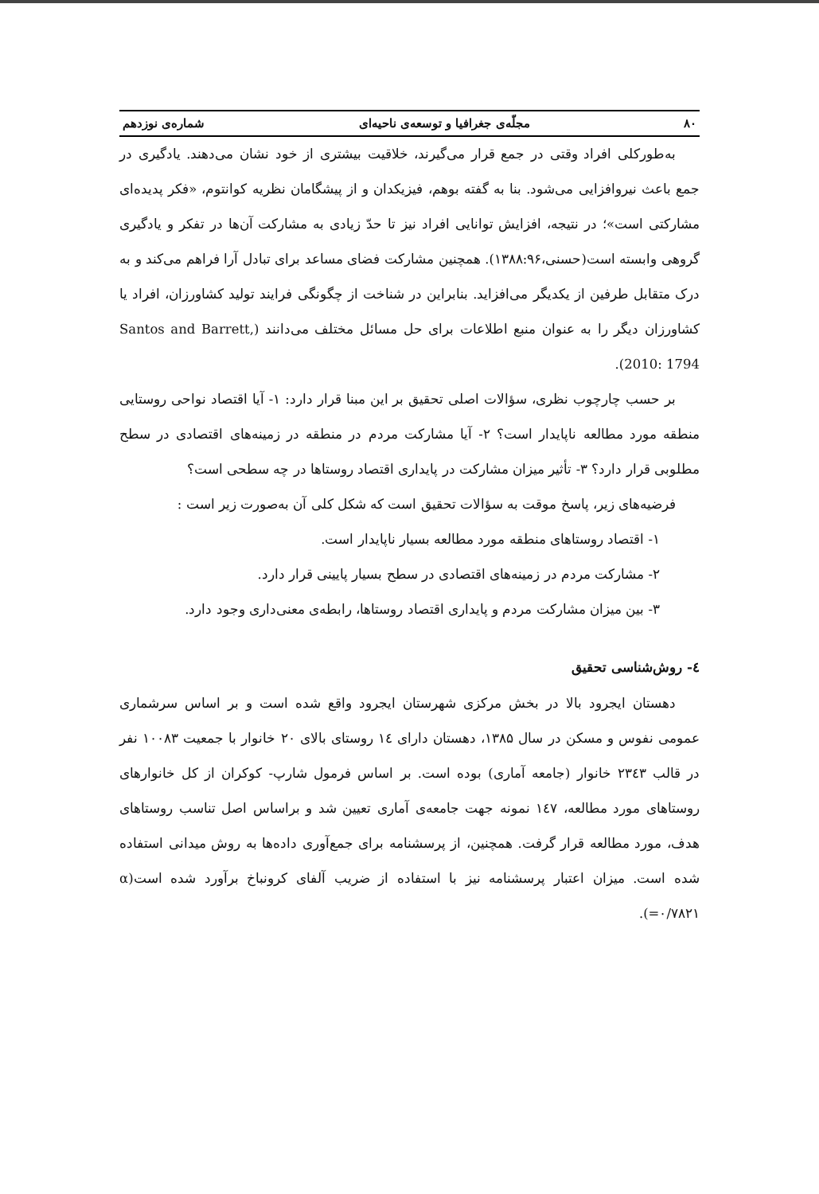۸۰ مجلّه‌ی جغرافیا و توسعه‌ی ناحیه‌ای شماره‌ی نوزدهم
به‌طورکلی افراد وقتی در جمع قرار می‌گیرند، خلاقیت بیشتری از خود نشان می‌دهند. یادگیری در جمع باعث نیروافزایی می‌شود. بنا به گفته بوهم، فیزیکدان و از پیشگامان نظریه کوانتوم، «فکر پدیده‌ای مشارکتی است»؛ در نتیجه، افزایش توانایی افراد نیز تا حدّ زیادی به مشارکت آن‌ها در تفکر و یادگیری گروهی وابسته است(حسنی،۱۳۸۸:۹۶). همچنین مشارکت فضای مساعد برای تبادل آرا فراهم می‌کند و به درک متقابل طرفین از یکدیگر می‌افزاید. بنابراین در شناخت از چگونگی فرایند تولید کشاورزان، افراد یا کشاورزان دیگر را به عنوان منبع اطلاعات برای حل مسائل مختلف می‌دانند (Santos and Barrett, 2010: 1794).
بر حسب چارچوب نظری، سؤالات اصلی تحقیق بر این مبنا قرار دارد: ۱- آیا اقتصاد نواحی روستایی منطقه مورد مطالعه ناپایدار است؟ ۲- آیا مشارکت مردم در منطقه در زمینه‌های اقتصادی در سطح مطلوبی قرار دارد؟ ۳- تأثیر میزان مشارکت در پایداری اقتصاد روستاها در چه سطحی است؟
فرضیه‌های زیر، پاسخ موقت به سؤالات تحقیق است که شکل کلی آن به‌صورت زیر است :
۱- اقتصاد روستاهای منطقه مورد مطالعه بسیار ناپایدار است.
۲- مشارکت مردم در زمینه‌های اقتصادی در سطح بسیار پایینی قرار دارد.
۳- بین میزان مشارکت مردم و پایداری اقتصاد روستاها، رابطه‌ی معنی‌داری وجود دارد.
٤- روش‌شناسی تحقیق
دهستان ایجرود بالا در بخش مرکزی شهرستان ایجرود واقع شده است و بر اساس سرشماری عمومی نفوس و مسکن در سال ۱۳۸۵، دهستان دارای ١٤ روستای بالای ۲۰ خانوار با جمعیت ۱۰۰۸۳ نفر در قالب ۲۳٤۳ خانوار (جامعه آماری) بوده است. بر اساس فرمول شارپ- کوکران از کل خانوارهای روستاهای مورد مطالعه، ١٤٧ نمونه جهت جامعه‌ی آماری تعیین شد و براساس اصل تناسب روستاهای هدف، مورد مطالعه قرار گرفت. همچنین، از پرسشنامه برای جمع‌آوری داده‌ها به روش میدانی استفاده شده است. میزان اعتبار پرسشنامه نیز با استفاده از ضریب آلفای کرونباخ برآورد شده است(α =۰/۷۸۲۱).